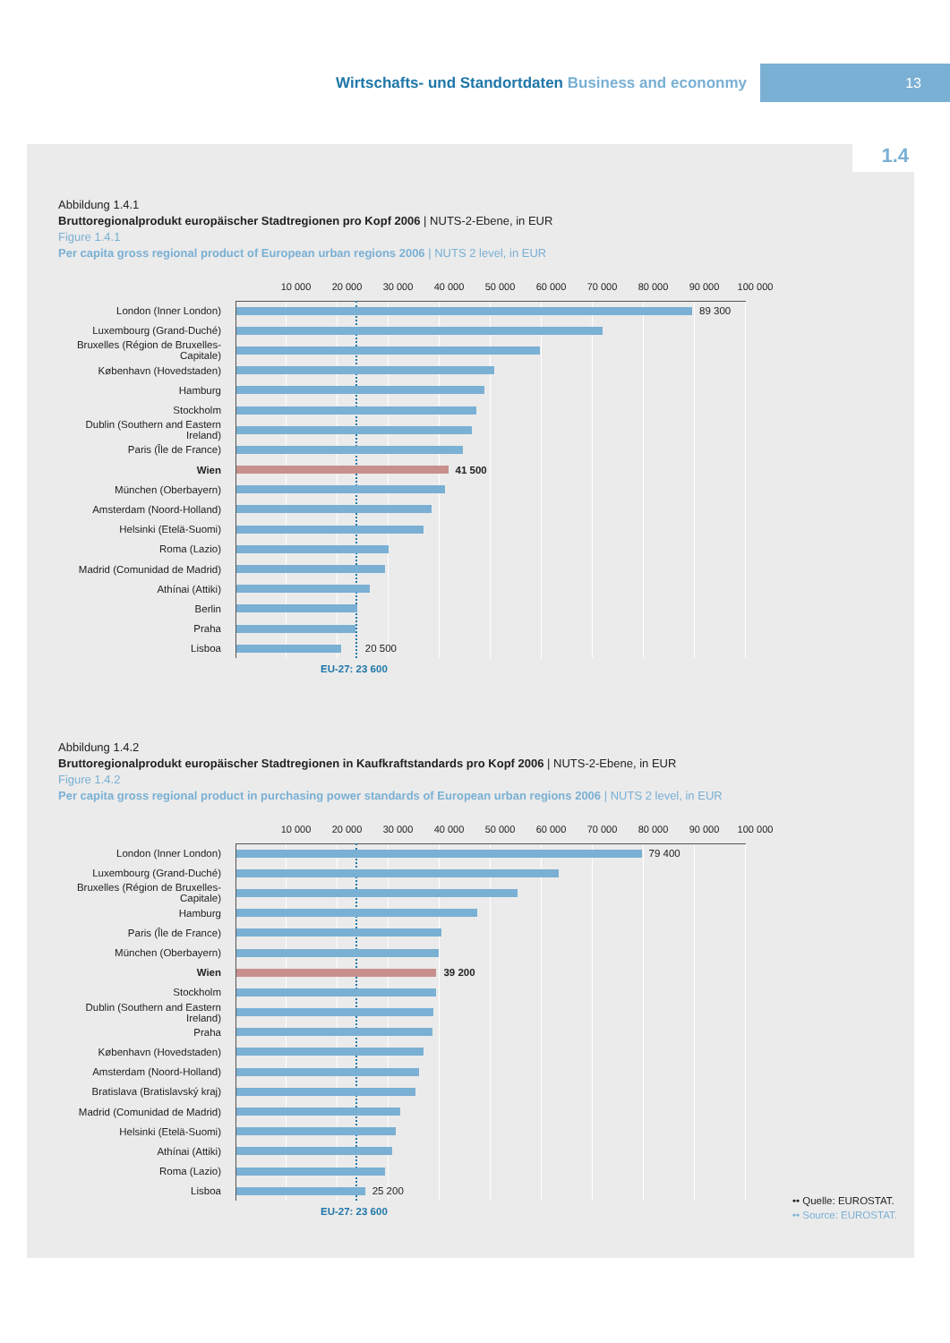Wirtschafts- und Standortdaten Business and econonmy
13
1.4
Abbildung 1.4.1
Bruttoregionalprodukt europäischer Stadtregionen pro Kopf 2006 | NUTS-2-Ebene, in EUR
Figure 1.4.1
Per capita gross regional product of European urban regions 2006 | NUTS 2 level, in EUR
10 000 20 000 30 000 40 000 50 000 60 000 70 000 80 000 90 000 100 000
London (Inner London)
89 300
Luxembourg (Grand-Duché)
Bruxelles (Région de Bruxelles-Capitale)
København (Hovedstaden)
Hamburg
Stockholm
Dublin (Southern and Eastern Ireland)
Paris (Île de France)
Wien
41 500
München (Oberbayern)
Amsterdam (Noord-Holland)
Helsinki (Etelä-Suomi)
Roma (Lazio)
Madrid (Comunidad de Madrid)
Athínai (Attiki)
Berlin
Praha
Lisboa
20 500
EU-27: 23 600
Abbildung 1.4.2
Bruttoregionalprodukt europäischer Stadtregionen in Kaufkraftstandards pro Kopf 2006 | NUTS-2-Ebene, in EUR
Figure 1.4.2
Per capita gross regional product in purchasing power standards of European urban regions 2006 | NUTS 2 level, in EUR
10 000 20 000 30 000 40 000 50 000 60 000 70 000 80 000 90 000 100 000
London (Inner London)
79 400
Luxembourg (Grand-Duché)
Bruxelles (Région de Bruxelles-Capitale)
Hamburg
Paris (Île de France)
München (Oberbayern)
Wien
39 200
Stockholm
Dublin (Southern and Eastern Ireland)
Praha
København (Hovedstaden)
Amsterdam (Noord-Holland)
Bratislava (Bratislavský kraj)
Madrid (Comunidad de Madrid)
Helsinki (Etelä-Suomi)
Athínai (Attiki)
Roma (Lazio)
Lisboa
25 200
EU-27: 23 600
•• Quelle: EUROSTAT.
•• Source: EUROSTAT.